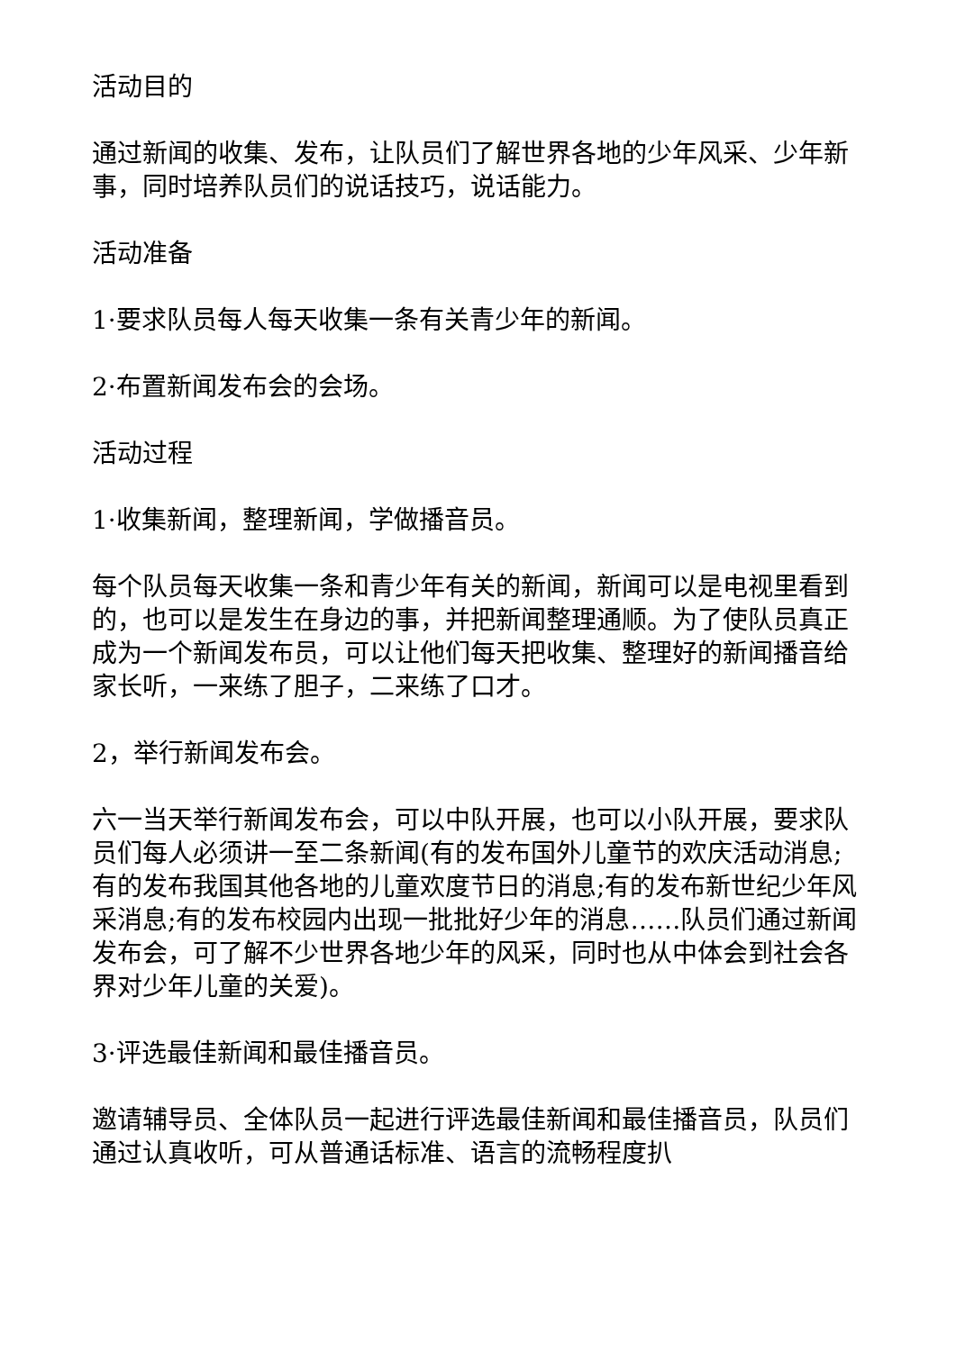活动目的
通过新闻的收集、发布，让队员们了解世界各地的少年风采、少年新事，同时培养队员们的说话技巧，说话能力。
活动准备
1·要求队员每人每天收集一条有关青少年的新闻。
2·布置新闻发布会的会场。
活动过程
1·收集新闻，整理新闻，学做播音员。
每个队员每天收集一条和青少年有关的新闻，新闻可以是电视里看到的，也可以是发生在身边的事，并把新闻整理通顺。为了使队员真正成为一个新闻发布员，可以让他们每天把收集、整理好的新闻播音给家长听，一来练了胆子，二来练了口才。
2，举行新闻发布会。
六一当天举行新闻发布会，可以中队开展，也可以小队开展，要求队员们每人必须讲一至二条新闻(有的发布国外儿童节的欢庆活动消息;有的发布我国其他各地的儿童欢度节日的消息;有的发布新世纪少年风采消息;有的发布校园内出现一批批好少年的消息……队员们通过新闻发布会，可了解不少世界各地少年的风采，同时也从中体会到社会各界对少年儿童的关爱)。
3·评选最佳新闻和最佳播音员。
邀请辅导员、全体队员一起进行评选最佳新闻和最佳播音员，队员们通过认真收听，可从普通话标准、语言的流畅程度扒